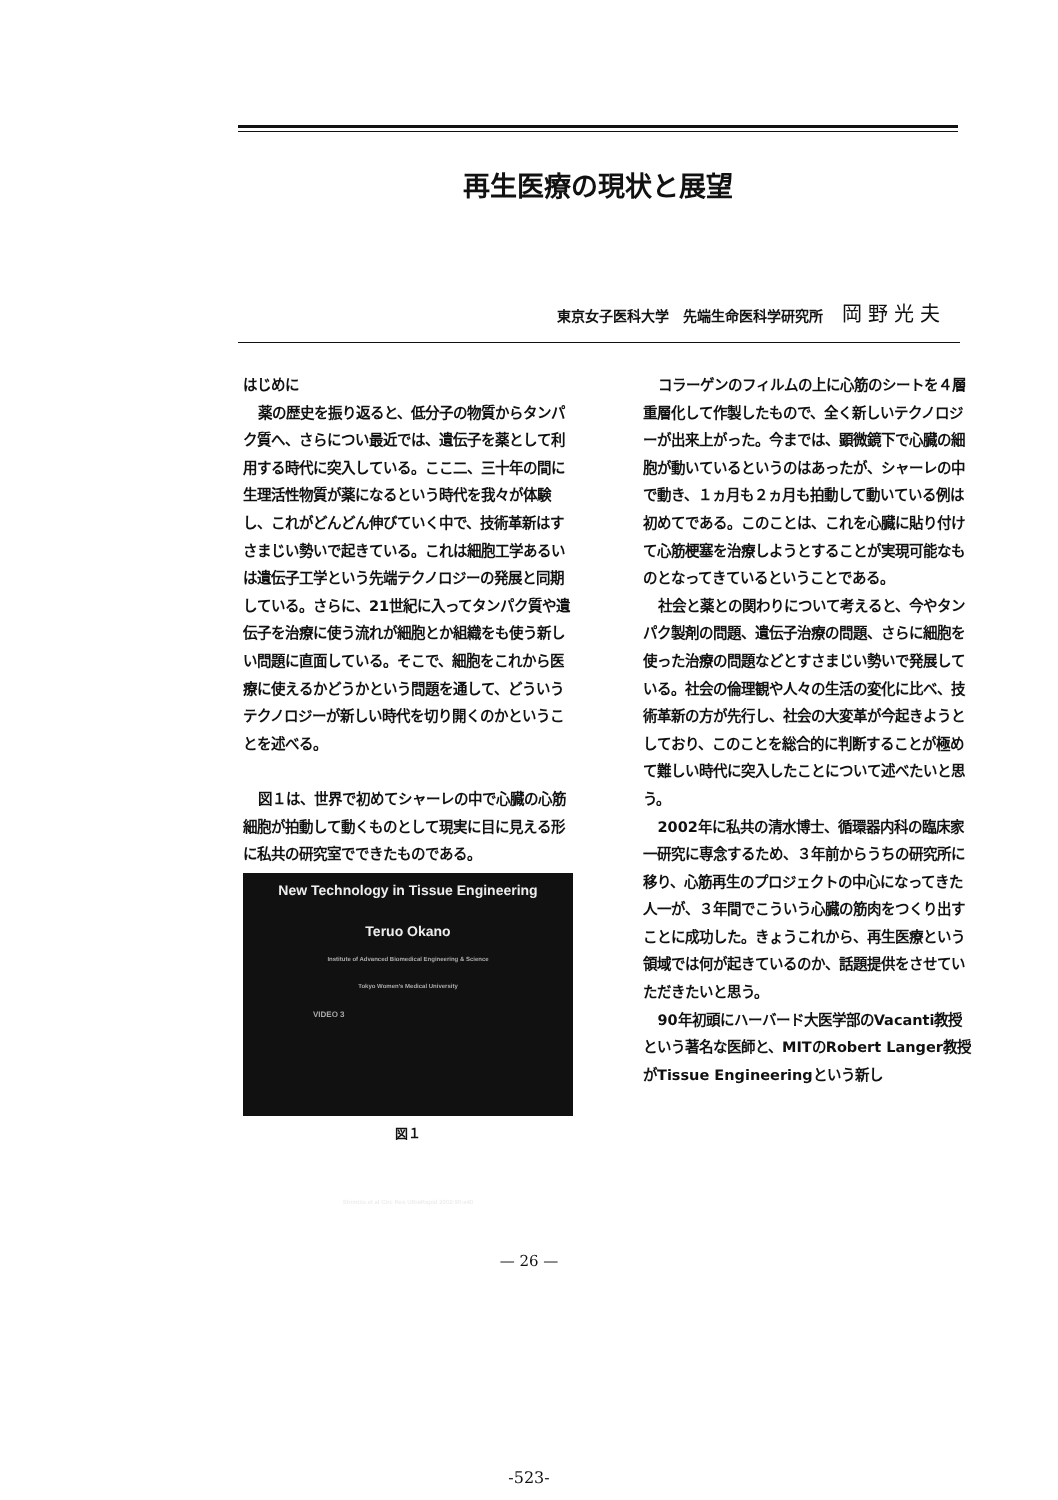再生医療の現状と展望
東京女子医科大学　先端生命医科学研究所 岡野光夫
はじめに
薬の歴史を振り返ると、低分子の物質からタンパク質へ、さらについ最近では、遺伝子を薬として利用する時代に突入している。ここ二、三十年の間に生理活性物質が薬になるという時代を我々が体験し、これがどんどん伸びていく中で、技術革新はすさまじい勢いで起きている。これは細胞工学あるいは遺伝子工学という先端テクノロジーの発展と同期している。さらに、21世紀に入ってタンパク質や遺伝子を治療に使う流れが細胞とか組織をも使う新しい問題に直面している。そこで、細胞をこれから医療に使えるかどうかという問題を通して、どういうテクノロジーが新しい時代を切り開くのかということを述べる。
図１は、世界で初めてシャーレの中で心臓の心筋細胞が拍動して動くものとして現実に目に見える形に私共の研究室でできたものである。
New Technology in Tissue Engineering
Teruo Okano
Institute of Advanced Biomedical Engineering & Science
Tokyo Women's Medical University
VIDEO 3
Shimizu et al Circ Res UltraRapid 2002:90:e40
図１
コラーゲンのフィルムの上に心筋のシートを４層重層化して作製したもので、全く新しいテクノロジーが出来上がった。今までは、顕微鏡下で心臓の細胞が動いているというのはあったが、シャーレの中で動き、１ヵ月も２ヵ月も拍動して動いている例は初めてである。このことは、これを心臓に貼り付けて心筋梗塞を治療しようとすることが実現可能なものとなってきているということである。
社会と薬との関わりについて考えると、今やタンパク製剤の問題、遺伝子治療の問題、さらに細胞を使った治療の問題などとすさまじい勢いで発展している。社会の倫理観や人々の生活の変化に比べ、技術革新の方が先行し、社会の大変革が今起きようとしており、このことを総合的に判断することが極めて難しい時代に突入したことについて述べたいと思う。
2002年に私共の清水博士、循環器内科の臨床家一研究に専念するため、３年前からうちの研究所に移り、心筋再生のプロジェクトの中心になってきた人一が、３年間でこういう心臓の筋肉をつくり出すことに成功した。きょうこれから、再生医療という領域では何が起きているのか、話題提供をさせていただきたいと思う。
90年初頭にハーバード大医学部のVacanti教授という著名な医師と、MITのRobert Langer教授がTissue Engineeringという新し
— 26 —
-523-